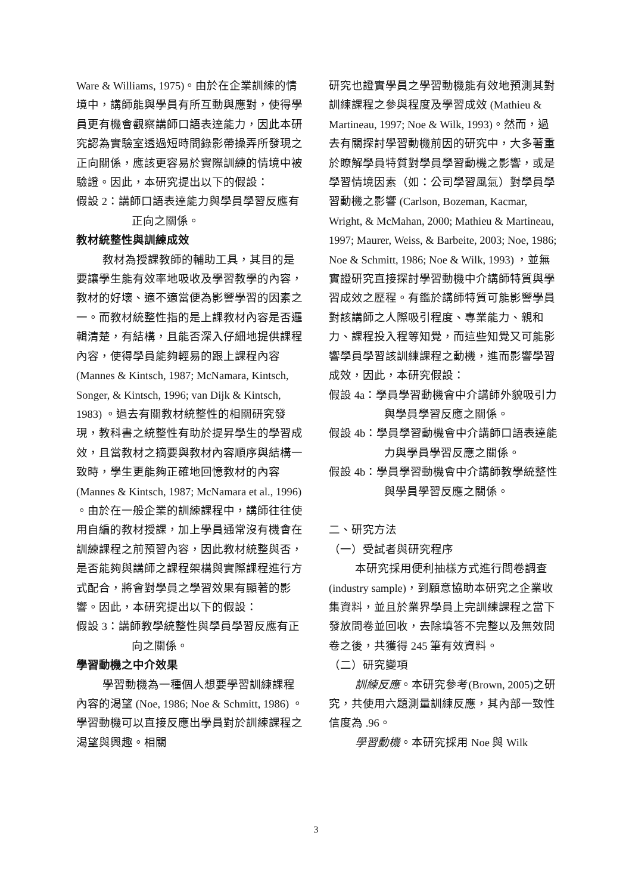Ware & Williams, 1975)。由於在企業訓練的情境中，講師能與學員有所互動與應對，使得學員更有機會觀察講師口語表達能力，因此本研究認為實驗室透過短時間錄影帶操弄所發現之正向關係，應該更容易於實際訓練的情境中被驗證。因此，本研究提出以下的假設：
假設 2：講師口語表達能力與學員學習反應有正向之關係。
教材統整性與訓練成效
教材為授課教師的輔助工具，其目的是要讓學生能有效率地吸收及學習教學的內容，教材的好壞、適不適當便為影響學習的因素之一。而教材統整性指的是上課教材內容是否邏輯清楚，有結構，且能否深入仔細地提供課程內容，使得學員能夠輕易的跟上課程內容 (Mannes & Kintsch, 1987; McNamara, Kintsch, Songer, & Kintsch, 1996; van Dijk & Kintsch, 1983) 。過去有關教材統整性的相關研究發現，教科書之統整性有助於提昇學生的學習成效，且當教材之摘要與教材內容順序與結構一致時，學生更能夠正確地回憶教材的內容 (Mannes & Kintsch, 1987; McNamara et al., 1996) 。由於在一般企業的訓練課程中，講師往往使用自編的教材授課，加上學員通常沒有機會在訓練課程之前預習內容，因此教材統整與否，是否能夠與講師之課程架構與實際課程進行方式配合，將會對學員之學習效果有顯著的影響。因此，本研究提出以下的假設：
假設 3：講師教學統整性與學員學習反應有正向之關係。
學習動機之中介效果
學習動機為一種個人想要學習訓練課程內容的渴望 (Noe, 1986; Noe & Schmitt, 1986) 。學習動機可以直接反應出學員對於訓練課程之渴望與興趣。相關
研究也證實學員之學習動機能有效地預測其對訓練課程之參與程度及學習成效 (Mathieu & Martineau, 1997; Noe & Wilk, 1993)。然而，過去有關探討學習動機前因的研究中，大多著重於瞭解學員特質對學員學習動機之影響，或是學習情境因素（如：公司學習風氣）對學員學習動機之影響 (Carlson, Bozeman, Kacmar, Wright, & McMahan, 2000; Mathieu & Martineau, 1997; Maurer, Weiss, & Barbeite, 2003; Noe, 1986; Noe & Schmitt, 1986; Noe & Wilk, 1993) ，並無實證研究直接探討學習動機中介講師特質與學習成效之歷程。有鑑於講師特質可能影響學員對該講師之人際吸引程度、專業能力、親和力、課程投入程等知覺，而這些知覺又可能影響學員學習該訓練課程之動機，進而影響學習成效，因此，本研究假設：
假設 4a：學員學習動機會中介講師外貌吸引力與學員學習反應之關係。
假設 4b：學員學習動機會中介講師口語表達能力與學員學習反應之關係。
假設 4b：學員學習動機會中介講師教學統整性與學員學習反應之關係。
二、研究方法
（一）受試者與研究程序
本研究採用便利抽樣方式進行問卷調查(industry sample)，到願意協助本研究之企業收集資料，並且於業界學員上完訓練課程之當下發放問卷並回收，去除填答不完整以及無效問卷之後，共獲得 245 筆有效資料。
（二）研究變項
訓練反應。本研究參考(Brown, 2005)之研究，共使用六題測量訓練反應，其內部一致性信度為 .96。
學習動機。本研究採用 Noe 與 Wilk
3